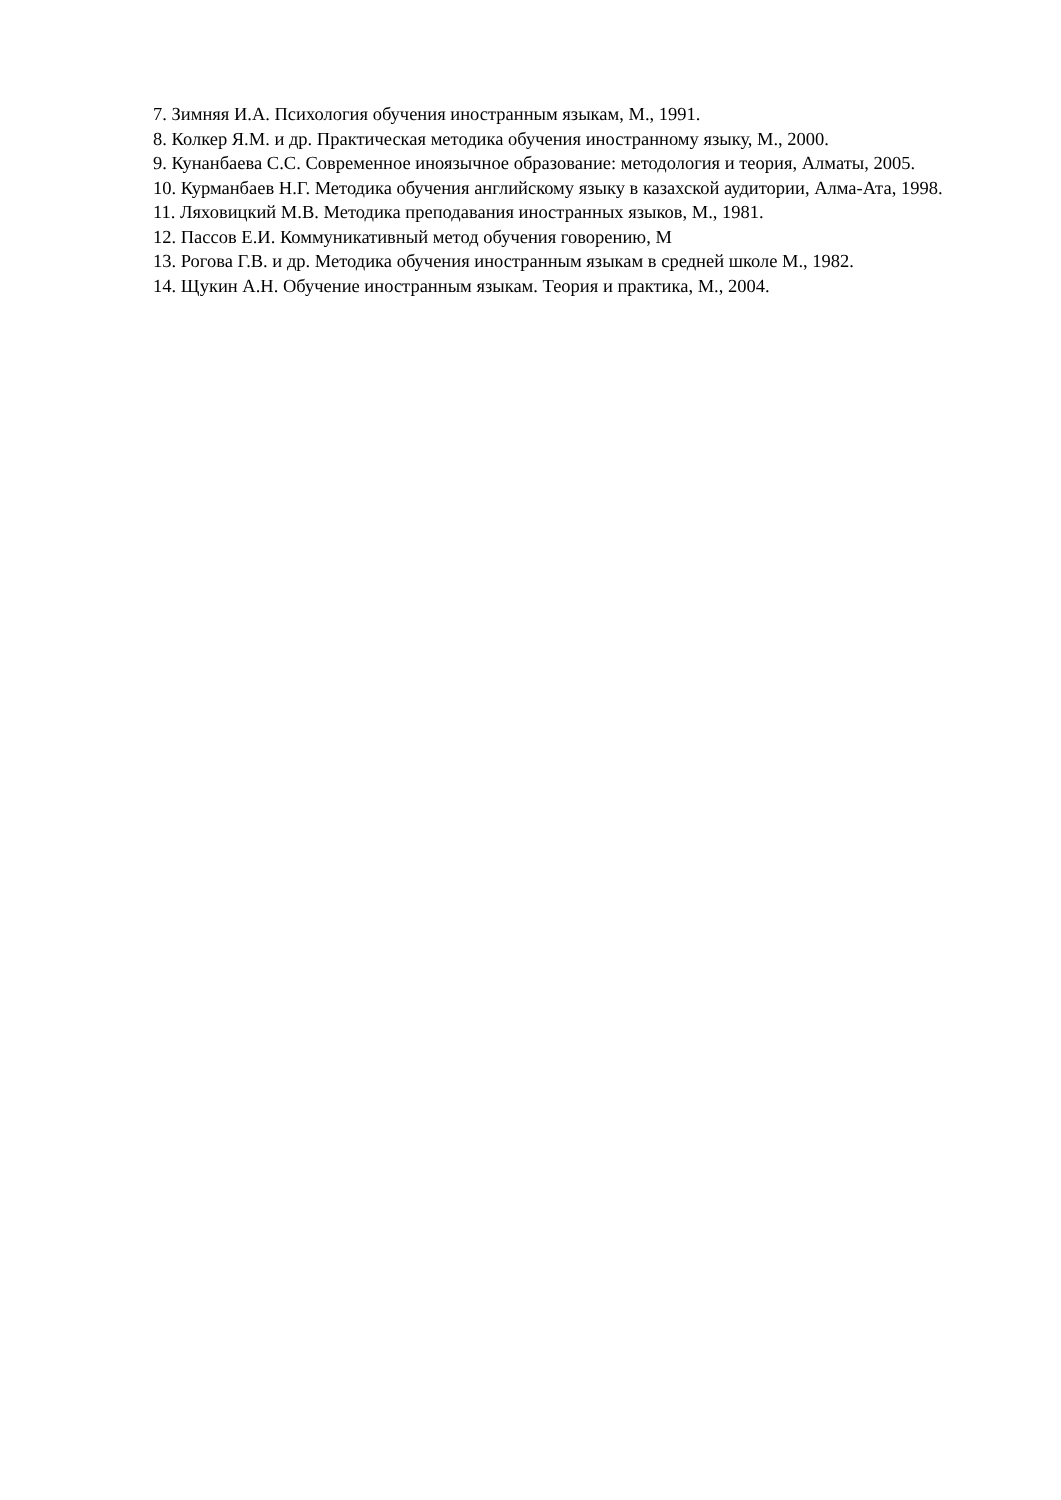7. Зимняя И.А. Психология обучения иностранным языкам, М., 1991.
8. Колкер Я.М. и др. Практическая методика обучения иностранному языку, М., 2000.
9. Кунанбаева С.С. Современное иноязычное образование: методология и теория, Алматы, 2005.
10. Курманбаев Н.Г. Методика обучения английскому языку в казахской аудитории, Алма-Ата, 1998.
11. Ляховицкий М.В. Методика преподавания иностранных языков, М., 1981.
12. Пассов Е.И. Коммуникативный метод обучения говорению, М
13. Рогова Г.В. и др. Методика обучения иностранным языкам в средней школе М., 1982.
14. Щукин А.Н. Обучение иностранным языкам. Теория и практика, М., 2004.